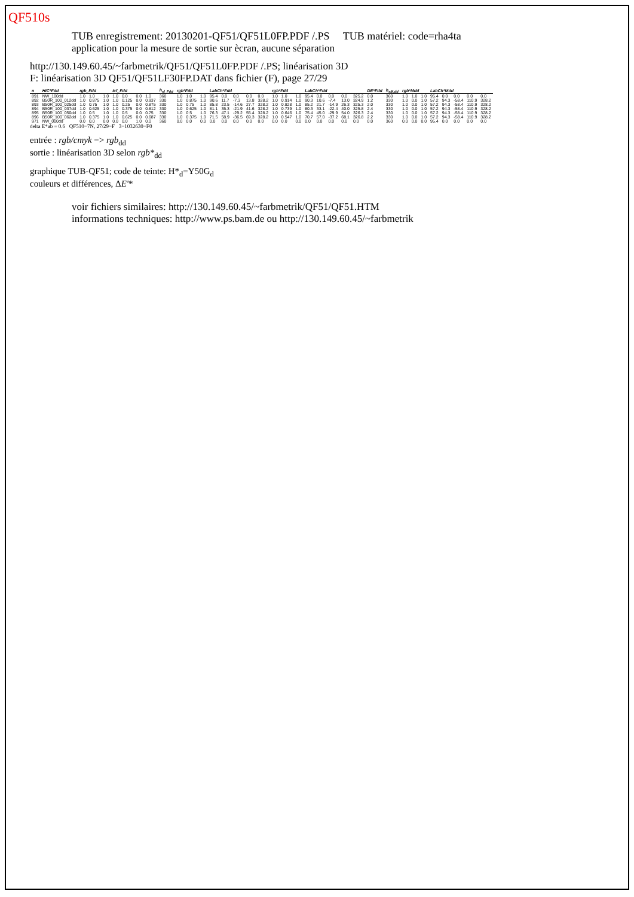QF510s
TUB enregistrement: 20130201-QF51/QF51L0FP.PDF /.PS TUB matériel: code=rha4ta
application pour la mesure de sortie sur ècran, aucune séparation
http://130.149.60.45/~farbmetrik/QF51/QF51L0FP.PDF /.PS; linéarisation 3D
F: linéarisation 3D QF51/QF51LF30FP.DAT dans fichier (F), page 27/29
| n | HIC*Fdd | rgb_Fdd | | | icf_Fdd | | | | h<sub>sl_Fdd</sub> | rgb*Fdd | | | LabCh*Fdd | | | | | rgb*Fdd | | | LabCh*Fdd | | | | | DE*Fdd | h<sub>sM,dd</sub> | rgb*Mdd | | | LabCh*Mdd | | | | |
| --- | --- | --- | --- | --- | --- | --- | --- | --- | --- | --- | --- | --- | --- | --- | --- | --- | --- | --- | --- | --- | --- | --- | --- | --- | --- | --- | --- | --- | --- | --- | --- | --- | --- | --- | --- |
| 891 | NW_100dd | 1.0 | 1.0 | 1.0 | 1.0 | 0.0 | 0.0 | 1.0 | 360 | 1.0 | 1.0 | 1.0 | 95.4 | 0.0 | 0.0 | 0.0 | 0.0 | 1.0 | 1.0 | 1.0 | 95.4 | 0.0 | 0.0 | 0.0 | 325.2 | 0.0 | 360 | 1.0 | 1.0 | 1.0 | 95.4 | 0.0 | 0.0 | 0.0 | 0.0 |
| 892 | B50R_100_012dd | 1.0 | 0.875 | 1.0 | 1.0 | 0.125 | 0.0 | 0.937 | 330 | 1.0 | 0.875 | 1.0 | 90.6 | 11.7 | -7.3 | 13.8 | 328.2 | 1.0 | 0.914 | 1.0 | 90.3 | 10.6 | -7.4 | 13.0 | 324.9 | 1.2 | 330 | 1.0 | 0.0 | 1.0 | 57.2 | 94.3 | -58.4 | 110.9 | 328.2 |
| 893 | B50R_100_025dd | 1.0 | 0.75 | 1.0 | 1.0 | 0.25 | 0.0 | 0.875 | 330 | 1.0 | 0.75 | 1.0 | 85.8 | 23.5 | -14.6 | 27.7 | 328.2 | 1.0 | 0.828 | 1.0 | 85.2 | 21.7 | -14.9 | 26.3 | 325.3 | 2.0 | 330 | 1.0 | 0.0 | 1.0 | 57.2 | 94.3 | -58.4 | 110.9 | 328.2 |
| 894 | B50R_100_037dd | 1.0 | 0.625 | 1.0 | 1.0 | 0.375 | 0.0 | 0.812 | 330 | 1.0 | 0.625 | 1.0 | 81.1 | 35.3 | -21.9 | 41.6 | 328.2 | 1.0 | 0.739 | 1.0 | 80.3 | 33.1 | -22.4 | 40.0 | 325.8 | 2.4 | 330 | 1.0 | 0.0 | 1.0 | 57.2 | 94.3 | -58.4 | 110.9 | 328.2 |
| 895 | B50R_100_050dd | 1.0 | 0.5 | 1.0 | 1.0 | 0.5 | 0.0 | 0.75 | 330 | 1.0 | 0.5 | 1.0 | 76.3 | 47.1 | -29.2 | 55.4 | 328.2 | 1.0 | 0.646 | 1.0 | 75.4 | 45.0 | -29.9 | 54.0 | 326.3 | 2.4 | 330 | 1.0 | 0.0 | 1.0 | 57.2 | 94.3 | -58.4 | 110.9 | 328.2 |
| 896 | B50R_100_062dd | 1.0 | 0.375 | 1.0 | 1.0 | 0.625 | 0.0 | 0.687 | 330 | 1.0 | 0.375 | 1.0 | 71.5 | 58.9 | -36.5 | 69.3 | 328.2 | 1.0 | 0.547 | 1.0 | 70.7 | 57.0 | -37.2 | 68.1 | 326.8 | 2.2 | 330 | 1.0 | 0.0 | 1.0 | 57.2 | 94.3 | -58.4 | 110.9 | 328.2 |
| 971 | NW_000dd | 0.0 | 0.0 | 0.0 | 0.0 | 0.0 | 1.0 | 0.0 | 360 | 0.0 | 0.0 | 0.0 | 0.0 | 0.0 | 0.0 | 0.0 | 0.0 | 0.0 | 0.0 | 0.0 | 0.0 | 0.0 | 0.0 | 0.0 | 0.0 | 0.0 | 360 | 0.0 | 0.0 | 0.0 | 95.4 | 0.0 | 0.0 | 0.0 | 0.0 |
delta E*ab = 0.6 QF510−7N, 27/29−F 3−1032630−F0
entrée : rgb/cmyk −> rgb<sub>dd</sub>
sortie : linéarisation 3D selon rgb*<sub>dd</sub>
graphique TUB-QF51; code de teinte: H*<sub>d</sub>=Y50G<sub>d</sub>
couleurs et différences, ΔE'*
voir fichiers similaires: http://130.149.60.45/~farbmetrik/QF51/QF51.HTM
informations techniques: http://www.ps.bam.de ou http://130.149.60.45/~farbmetrik